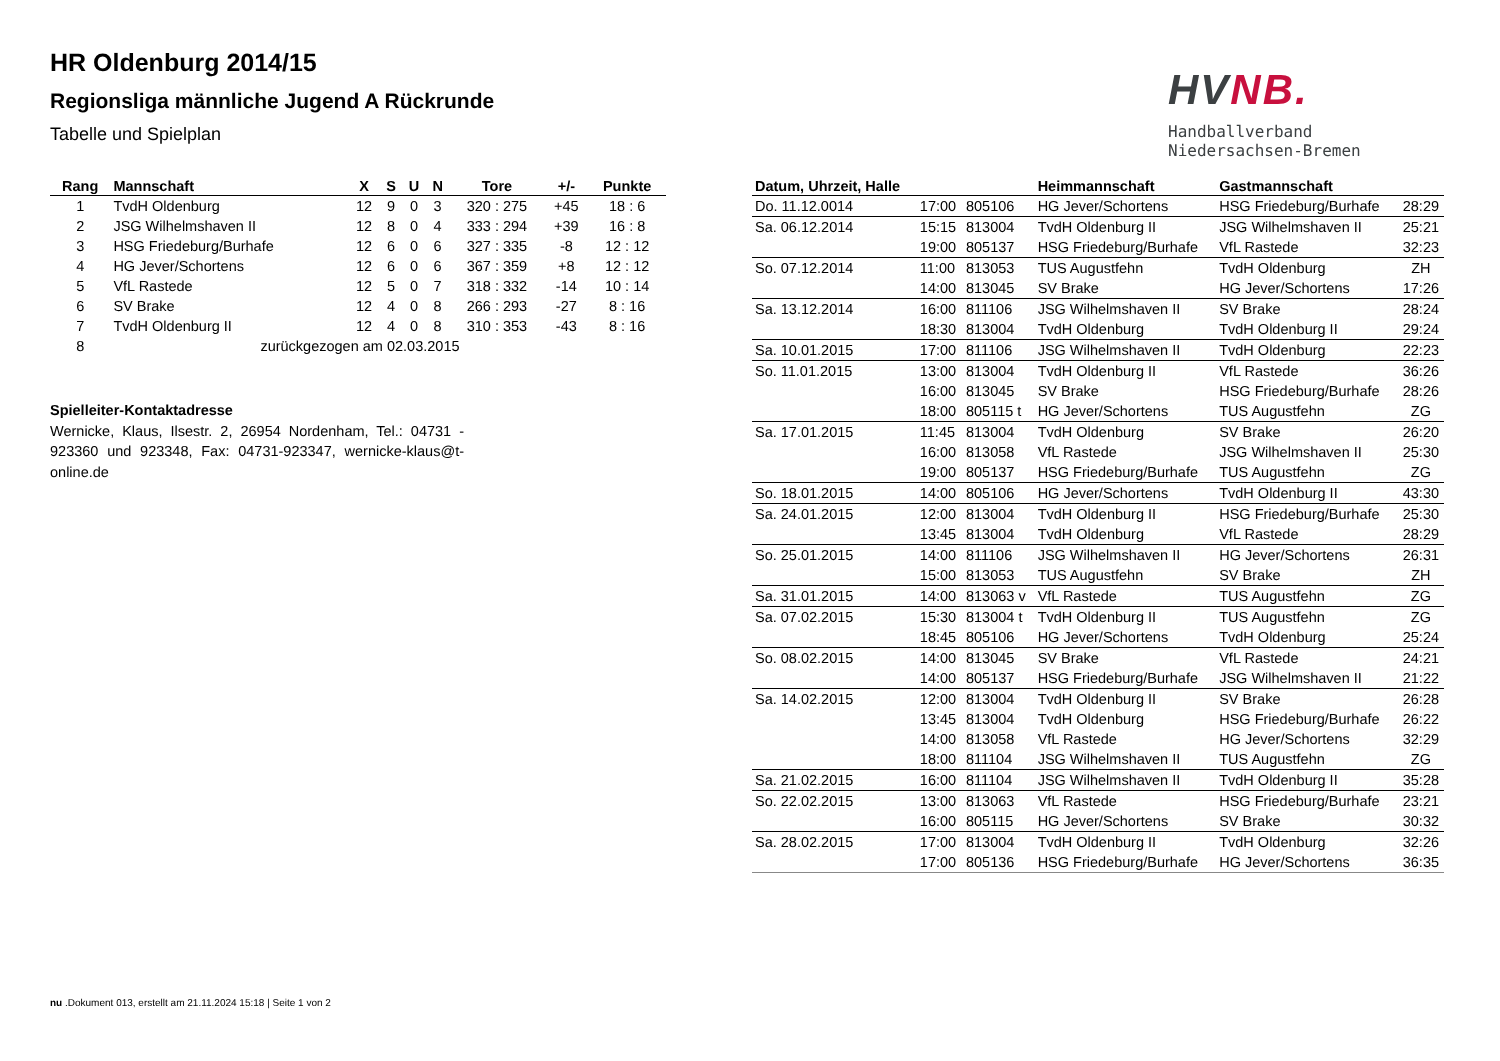HR Oldenburg 2014/15
Regionsliga männliche Jugend A Rückrunde
Tabelle und Spielplan
HVNB.
Handballverband Niedersachsen-Bremen
| Rang | Mannschaft | X | S | U | N | Tore | +/- | Punkte |
| --- | --- | --- | --- | --- | --- | --- | --- | --- |
| 1 | TvdH Oldenburg | 12 | 9 | 0 | 3 | 320 : 275 | +45 | 18 : 6 |
| 2 | JSG Wilhelmshaven II | 12 | 8 | 0 | 4 | 333 : 294 | +39 | 16 : 8 |
| 3 | HSG Friedeburg/Burhafe | 12 | 6 | 0 | 6 | 327 : 335 | -8 | 12 : 12 |
| 4 | HG Jever/Schortens | 12 | 6 | 0 | 6 | 367 : 359 | +8 | 12 : 12 |
| 5 | VfL Rastede | 12 | 5 | 0 | 7 | 318 : 332 | -14 | 10 : 14 |
| 6 | SV Brake | 12 | 4 | 0 | 8 | 266 : 293 | -27 | 8 : 16 |
| 7 | TvdH Oldenburg II | 12 | 4 | 0 | 8 | 310 : 353 | -43 | 8 : 16 |
| 8 | zurückgezogen am 02.03.2015 | | | | | | | |
Spielleiter-Kontaktadresse
Wernicke, Klaus, Ilsestr. 2, 26954 Nordenham, Tel.: 04731 - 923360 und 923348, Fax: 04731-923347, wernicke-klaus@t-online.de
| Datum, Uhrzeit, Halle | | | Heimmannschaft | Gastmannschaft | |
| --- | --- | --- | --- | --- | --- |
| Do. 11.12.0014 | 17:00 | 805106 | HG Jever/Schortens | HSG Friedeburg/Burhafe | 28:29 |
| Sa. 06.12.2014 | 15:15 | 813004 | TvdH Oldenburg II | JSG Wilhelmshaven II | 25:21 |
| | 19:00 | 805137 | HSG Friedeburg/Burhafe | VfL Rastede | 32:23 |
| So. 07.12.2014 | 11:00 | 813053 | TUS Augustfehn | TvdH Oldenburg | ZH |
| | 14:00 | 813045 | SV Brake | HG Jever/Schortens | 17:26 |
| Sa. 13.12.2014 | 16:00 | 811106 | JSG Wilhelmshaven II | SV Brake | 28:24 |
| | 18:30 | 813004 | TvdH Oldenburg | TvdH Oldenburg II | 29:24 |
| Sa. 10.01.2015 | 17:00 | 811106 | JSG Wilhelmshaven II | TvdH Oldenburg | 22:23 |
| So. 11.01.2015 | 13:00 | 813004 | TvdH Oldenburg II | VfL Rastede | 36:26 |
| | 16:00 | 813045 | SV Brake | HSG Friedeburg/Burhafe | 28:26 |
| | 18:00 | 805115 t | HG Jever/Schortens | TUS Augustfehn | ZG |
| Sa. 17.01.2015 | 11:45 | 813004 | TvdH Oldenburg | SV Brake | 26:20 |
| | 16:00 | 813058 | VfL Rastede | JSG Wilhelmshaven II | 25:30 |
| | 19:00 | 805137 | HSG Friedeburg/Burhafe | TUS Augustfehn | ZG |
| So. 18.01.2015 | 14:00 | 805106 | HG Jever/Schortens | TvdH Oldenburg II | 43:30 |
| Sa. 24.01.2015 | 12:00 | 813004 | TvdH Oldenburg II | HSG Friedeburg/Burhafe | 25:30 |
| | 13:45 | 813004 | TvdH Oldenburg | VfL Rastede | 28:29 |
| So. 25.01.2015 | 14:00 | 811106 | JSG Wilhelmshaven II | HG Jever/Schortens | 26:31 |
| | 15:00 | 813053 | TUS Augustfehn | SV Brake | ZH |
| Sa. 31.01.2015 | 14:00 | 813063 v | VfL Rastede | TUS Augustfehn | ZG |
| Sa. 07.02.2015 | 15:30 | 813004 t | TvdH Oldenburg II | TUS Augustfehn | ZG |
| | 18:45 | 805106 | HG Jever/Schortens | TvdH Oldenburg | 25:24 |
| So. 08.02.2015 | 14:00 | 813045 | SV Brake | VfL Rastede | 24:21 |
| | 14:00 | 805137 | HSG Friedeburg/Burhafe | JSG Wilhelmshaven II | 21:22 |
| Sa. 14.02.2015 | 12:00 | 813004 | TvdH Oldenburg II | SV Brake | 26:28 |
| | 13:45 | 813004 | TvdH Oldenburg | HSG Friedeburg/Burhafe | 26:22 |
| | 14:00 | 813058 | VfL Rastede | HG Jever/Schortens | 32:29 |
| | 18:00 | 811104 | JSG Wilhelmshaven II | TUS Augustfehn | ZG |
| Sa. 21.02.2015 | 16:00 | 811104 | JSG Wilhelmshaven II | TvdH Oldenburg II | 35:28 |
| So. 22.02.2015 | 13:00 | 813063 | VfL Rastede | HSG Friedeburg/Burhafe | 23:21 |
| | 16:00 | 805115 | HG Jever/Schortens | SV Brake | 30:32 |
| Sa. 28.02.2015 | 17:00 | 813004 | TvdH Oldenburg II | TvdH Oldenburg | 32:26 |
| | 17:00 | 805136 | HSG Friedeburg/Burhafe | HG Jever/Schortens | 36:35 |
nu .Dokument 013, erstellt am 21.11.2024 15:18 | Seite 1 von 2